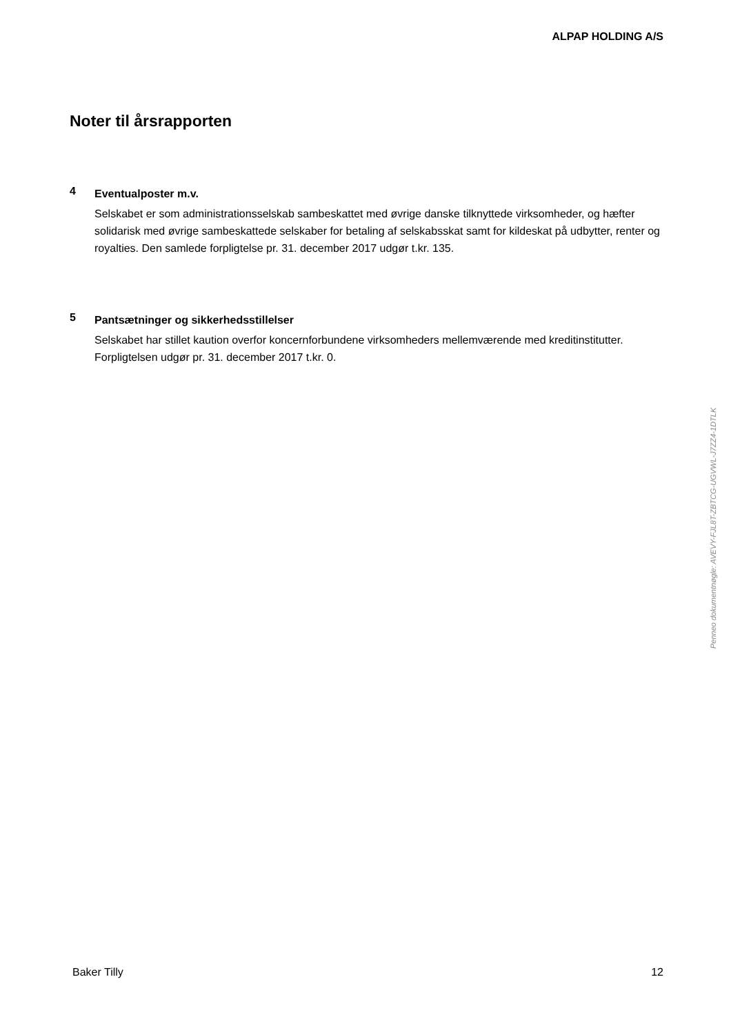ALPAP HOLDING A/S
Noter til årsrapporten
4
Eventualposter m.v.
Selskabet er som administrationsselskab sambeskattet med øvrige danske tilknyttede virksomheder, og hæfter solidarisk med øvrige sambeskattede selskaber for betaling af selskabsskat samt for kildeskat på udbytter, renter og royalties. Den samlede forpligtelse pr. 31. december 2017 udgør t.kr. 135.
5
Pantsætninger og sikkerhedsstillelser
Selskabet har stillet kaution overfor koncernforbundene virksomheders mellemværende med kreditinstitutter. Forpligtelsen udgør pr. 31. december 2017 t.kr. 0.
Penneo dokumentnøgle: AVEVY-FJL8T-ZBTCG-UGVWL-J7ZZ4-1DTLK
Baker Tilly 12